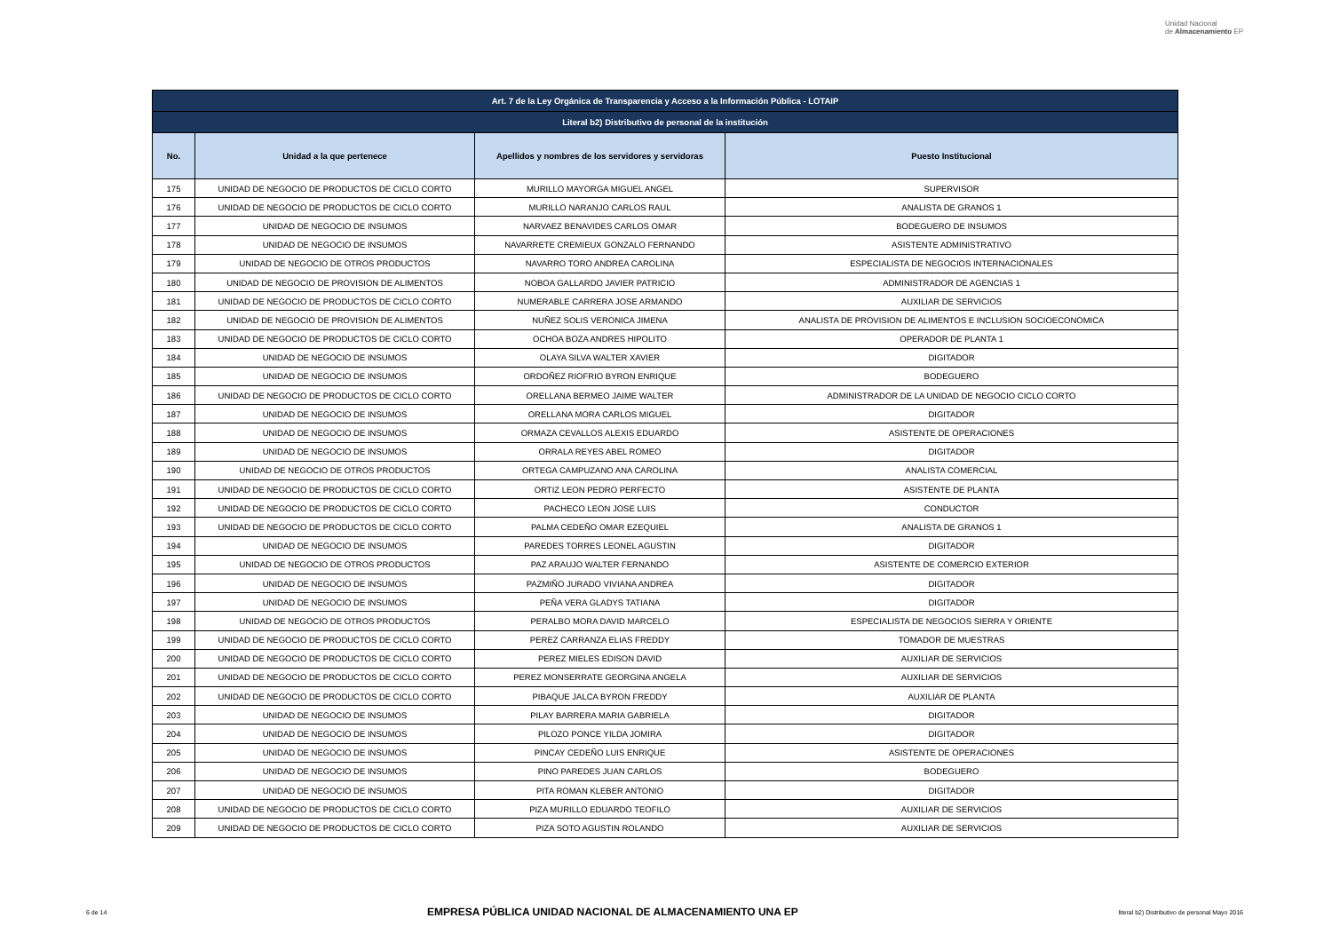Unidad Nacional
de Almacenamiento EP
| Art. 7 de la Ley Orgánica de Transparencia y Acceso a la Información Pública - LOTAIP | | | |
| Literal b2) Distributivo de personal de la institución | | | |
| No. | Unidad a la que pertenece | Apellidos y nombres de los servidores y servidoras | Puesto Institucional |
| 175 | UNIDAD DE NEGOCIO DE PRODUCTOS DE CICLO CORTO | MURILLO MAYORGA MIGUEL ANGEL | SUPERVISOR |
| 176 | UNIDAD DE NEGOCIO DE PRODUCTOS DE CICLO CORTO | MURILLO NARANJO CARLOS RAUL | ANALISTA DE GRANOS 1 |
| 177 | UNIDAD DE NEGOCIO DE INSUMOS | NARVAEZ BENAVIDES CARLOS OMAR | BODEGUERO DE INSUMOS |
| 178 | UNIDAD DE NEGOCIO DE INSUMOS | NAVARRETE CREMIEUX GONZALO FERNANDO | ASISTENTE ADMINISTRATIVO |
| 179 | UNIDAD DE NEGOCIO DE OTROS PRODUCTOS | NAVARRO TORO ANDREA CAROLINA | ESPECIALISTA DE NEGOCIOS INTERNACIONALES |
| 180 | UNIDAD DE NEGOCIO DE PROVISION DE ALIMENTOS | NOBOA GALLARDO JAVIER PATRICIO | ADMINISTRADOR DE AGENCIAS 1 |
| 181 | UNIDAD DE NEGOCIO DE PRODUCTOS DE CICLO CORTO | NUMERABLE CARRERA JOSE ARMANDO | AUXILIAR DE SERVICIOS |
| 182 | UNIDAD DE NEGOCIO DE PROVISION DE ALIMENTOS | NUÑEZ SOLIS VERONICA JIMENA | ANALISTA DE PROVISION DE ALIMENTOS E INCLUSION SOCIOECONOMICA |
| 183 | UNIDAD DE NEGOCIO DE PRODUCTOS DE CICLO CORTO | OCHOA BOZA ANDRES HIPOLITO | OPERADOR DE PLANTA 1 |
| 184 | UNIDAD DE NEGOCIO DE INSUMOS | OLAYA SILVA WALTER XAVIER | DIGITADOR |
| 185 | UNIDAD DE NEGOCIO DE INSUMOS | ORDOÑEZ RIOFRIO BYRON ENRIQUE | BODEGUERO |
| 186 | UNIDAD DE NEGOCIO DE PRODUCTOS DE CICLO CORTO | ORELLANA BERMEO JAIME WALTER | ADMINISTRADOR DE LA UNIDAD DE NEGOCIO CICLO CORTO |
| 187 | UNIDAD DE NEGOCIO DE INSUMOS | ORELLANA MORA CARLOS MIGUEL | DIGITADOR |
| 188 | UNIDAD DE NEGOCIO DE INSUMOS | ORMAZA CEVALLOS ALEXIS EDUARDO | ASISTENTE DE OPERACIONES |
| 189 | UNIDAD DE NEGOCIO DE INSUMOS | ORRALA REYES ABEL ROMEO | DIGITADOR |
| 190 | UNIDAD DE NEGOCIO DE OTROS PRODUCTOS | ORTEGA CAMPUZANO ANA CAROLINA | ANALISTA COMERCIAL |
| 191 | UNIDAD DE NEGOCIO DE PRODUCTOS DE CICLO CORTO | ORTIZ LEON PEDRO PERFECTO | ASISTENTE DE PLANTA |
| 192 | UNIDAD DE NEGOCIO DE PRODUCTOS DE CICLO CORTO | PACHECO LEON JOSE LUIS | CONDUCTOR |
| 193 | UNIDAD DE NEGOCIO DE PRODUCTOS DE CICLO CORTO | PALMA CEDEÑO OMAR EZEQUIEL | ANALISTA DE GRANOS 1 |
| 194 | UNIDAD DE NEGOCIO DE INSUMOS | PAREDES TORRES LEONEL AGUSTIN | DIGITADOR |
| 195 | UNIDAD DE NEGOCIO DE OTROS PRODUCTOS | PAZ ARAUJO WALTER FERNANDO | ASISTENTE DE COMERCIO EXTERIOR |
| 196 | UNIDAD DE NEGOCIO DE INSUMOS | PAZMIÑO JURADO VIVIANA ANDREA | DIGITADOR |
| 197 | UNIDAD DE NEGOCIO DE INSUMOS | PEÑA VERA GLADYS TATIANA | DIGITADOR |
| 198 | UNIDAD DE NEGOCIO DE OTROS PRODUCTOS | PERALBO MORA DAVID MARCELO | ESPECIALISTA DE NEGOCIOS SIERRA Y ORIENTE |
| 199 | UNIDAD DE NEGOCIO DE PRODUCTOS DE CICLO CORTO | PEREZ CARRANZA ELIAS FREDDY | TOMADOR DE MUESTRAS |
| 200 | UNIDAD DE NEGOCIO DE PRODUCTOS DE CICLO CORTO | PEREZ MIELES EDISON DAVID | AUXILIAR DE SERVICIOS |
| 201 | UNIDAD DE NEGOCIO DE PRODUCTOS DE CICLO CORTO | PEREZ MONSERRATE GEORGINA ANGELA | AUXILIAR DE SERVICIOS |
| 202 | UNIDAD DE NEGOCIO DE PRODUCTOS DE CICLO CORTO | PIBAQUE JALCA BYRON FREDDY | AUXILIAR DE PLANTA |
| 203 | UNIDAD DE NEGOCIO DE INSUMOS | PILAY BARRERA MARIA GABRIELA | DIGITADOR |
| 204 | UNIDAD DE NEGOCIO DE INSUMOS | PILOZO PONCE YILDA JOMIRA | DIGITADOR |
| 205 | UNIDAD DE NEGOCIO DE INSUMOS | PINCAY CEDEÑO LUIS ENRIQUE | ASISTENTE DE OPERACIONES |
| 206 | UNIDAD DE NEGOCIO DE INSUMOS | PINO PAREDES JUAN CARLOS | BODEGUERO |
| 207 | UNIDAD DE NEGOCIO DE INSUMOS | PITA ROMAN KLEBER ANTONIO | DIGITADOR |
| 208 | UNIDAD DE NEGOCIO DE PRODUCTOS DE CICLO CORTO | PIZA MURILLO EDUARDO TEOFILO | AUXILIAR DE SERVICIOS |
| 209 | UNIDAD DE NEGOCIO DE PRODUCTOS DE CICLO CORTO | PIZA SOTO AGUSTIN ROLANDO | AUXILIAR DE SERVICIOS |
6 de 14 EMPRESA PÚBLICA UNIDAD NACIONAL DE ALMACENAMIENTO UNA EP literal b2) Distributivo de personal Mayo 2016